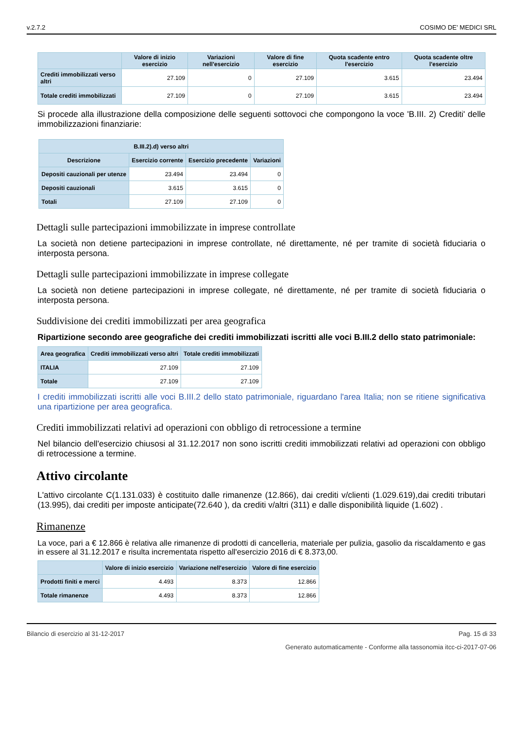v.2.7.2 COSIMO DE' MEDICI SRL
| | Valore di inizio esercizio | Variazioni nell'esercizio | Valore di fine esercizio | Quota scadente entro l'esercizio | Quota scadente oltre l'esercizio |
| --- | --- | --- | --- | --- | --- |
| Crediti immobilizzati verso altri | 27.109 | 0 | 27.109 | 3.615 | 23.494 |
| Totale crediti immobilizzati | 27.109 | 0 | 27.109 | 3.615 | 23.494 |
Si procede alla illustrazione della composizione delle seguenti sottovoci che compongono la voce 'B.III. 2) Crediti' delle immobilizzazioni finanziarie:
| B.III.2).d) verso altri | | | |
| --- | --- | --- | --- |
| Descrizione | Esercizio corrente | Esercizio precedente | Variazioni |
| Depositi cauzionali per utenze | 23.494 | 23.494 | 0 |
| Depositi cauzionali | 3.615 | 3.615 | 0 |
| Totali | 27.109 | 27.109 | 0 |
Dettagli sulle partecipazioni immobilizzate in imprese controllate
La società non detiene partecipazioni in imprese controllate, né direttamente, né per tramite di società fiduciaria o interposta persona.
Dettagli sulle partecipazioni immobilizzate in imprese collegate
La società non detiene partecipazioni in imprese collegate, né direttamente, né per tramite di società fiduciaria o interposta persona.
Suddivisione dei crediti immobilizzati per area geografica
Ripartizione secondo aree geografiche dei crediti immobilizzati iscritti alle voci B.III.2 dello stato patrimoniale:
| Area geografica | Crediti immobilizzati verso altri | Totale crediti immobilizzati |
| --- | --- | --- |
| ITALIA | 27.109 | 27.109 |
| Totale | 27.109 | 27.109 |
I crediti immobilizzati iscritti alle voci B.III.2 dello stato patrimoniale, riguardano l'area Italia; non se ritiene significativa una ripartizione per area geografica.
Crediti immobilizzati relativi ad operazioni con obbligo di retrocessione a termine
Nel bilancio dell'esercizio chiusosi al 31.12.2017 non sono iscritti crediti immobilizzati relativi ad operazioni con obbligo di retrocessione a termine.
Attivo circolante
L'attivo circolante C(1.131.033) è costituito dalle rimanenze (12.866), dai crediti v/clienti (1.029.619),dai crediti tributari (13.995), dai crediti per imposte anticipate(72.640 ), da crediti v/altri (311) e dalle disponibilità liquide (1.602) .
Rimanenze
La voce, pari a € 12.866 è relativa alle rimanenze di prodotti di cancelleria, materiale per pulizia, gasolio da riscaldamento e gas in essere al 31.12.2017 e risulta incrementata rispetto all'esercizio 2016 di € 8.373,00.
| | Valore di inizio esercizio | Variazione nell'esercizio | Valore di fine esercizio |
| --- | --- | --- | --- |
| Prodotti finiti e merci | 4.493 | 8.373 | 12.866 |
| Totale rimanenze | 4.493 | 8.373 | 12.866 |
Bilancio di esercizio al 31-12-2017 Pag. 15 di 33
Generato automaticamente - Conforme alla tassonomia itcc-ci-2017-07-06